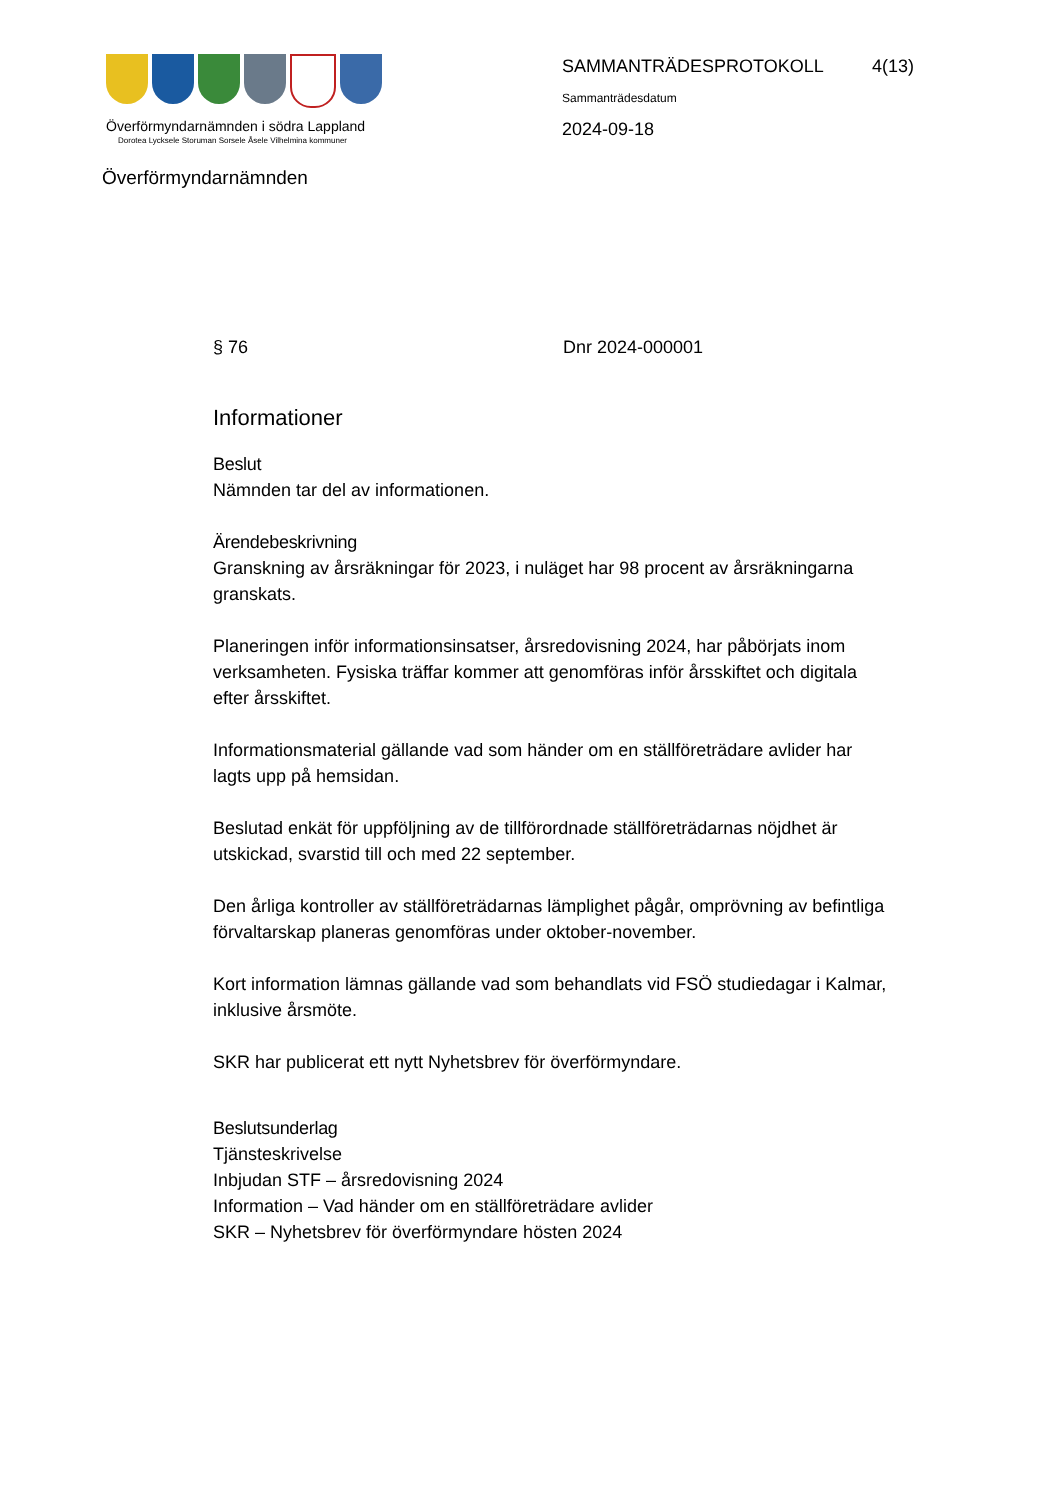Överförmyndarnämnden i södra Lappland
Dorotea Lycksele Storuman Sorsele Åsele Vilhelmina kommuner
Överförmyndarnämnden
SAMMANTRÄDESPROTOKOLL
Sammanträdesdatum
2024-09-18
4(13)
§ 76 Dnr 2024-000001
Informationer
Beslut
Nämnden tar del av informationen.
Ärendebeskrivning
Granskning av årsräkningar för 2023, i nuläget har 98 procent av årsräkningarna granskats.
Planeringen inför informationsinsatser, årsredovisning 2024, har påbörjats inom verksamheten. Fysiska träffar kommer att genomföras inför årsskiftet och digitala efter årsskiftet.
Informationsmaterial gällande vad som händer om en ställföreträdare avlider har lagts upp på hemsidan.
Beslutad enkät för uppföljning av de tillförordnade ställföreträdarnas nöjdhet är utskickad, svarstid till och med 22 september.
Den årliga kontroller av ställföreträdarnas lämplighet pågår, omprövning av befintliga förvaltarskap planeras genomföras under oktober-november.
Kort information lämnas gällande vad som behandlats vid FSÖ studiedagar i Kalmar, inklusive årsmöte.
SKR har publicerat ett nytt Nyhetsbrev för överförmyndare.
Beslutsunderlag
Tjänsteskrivelse
Inbjudan STF – årsredovisning 2024
Information – Vad händer om en ställföreträdare avlider
SKR – Nyhetsbrev för överförmyndare hösten 2024